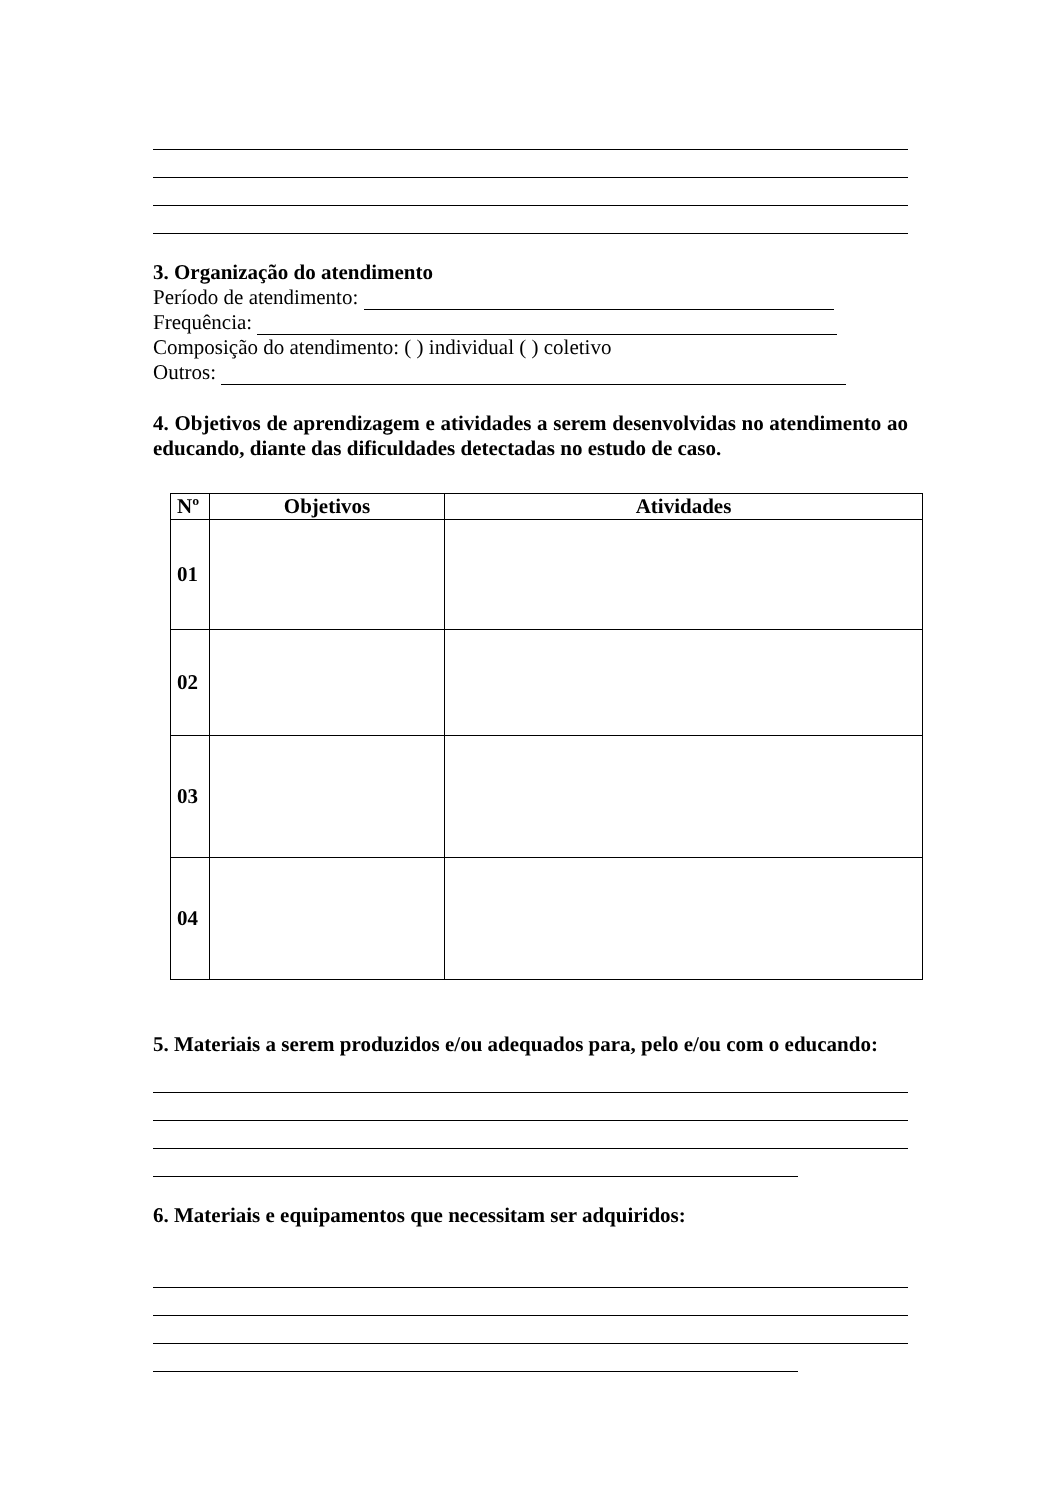3. Organização do atendimento
Período de atendimento:
Frequência:
Composição do atendimento: ( ) individual ( ) coletivo
Outros:
4. Objetivos de aprendizagem e atividades a serem desenvolvidas no atendimento ao educando, diante das dificuldades detectadas no estudo de caso.
| Nº | Objetivos | Atividades |
| --- | --- | --- |
| 01 | | |
| 02 | | |
| 03 | | |
| 04 | | |
5. Materiais a serem produzidos e/ou adequados para, pelo e/ou com o educando:
6. Materiais e equipamentos que necessitam ser adquiridos: